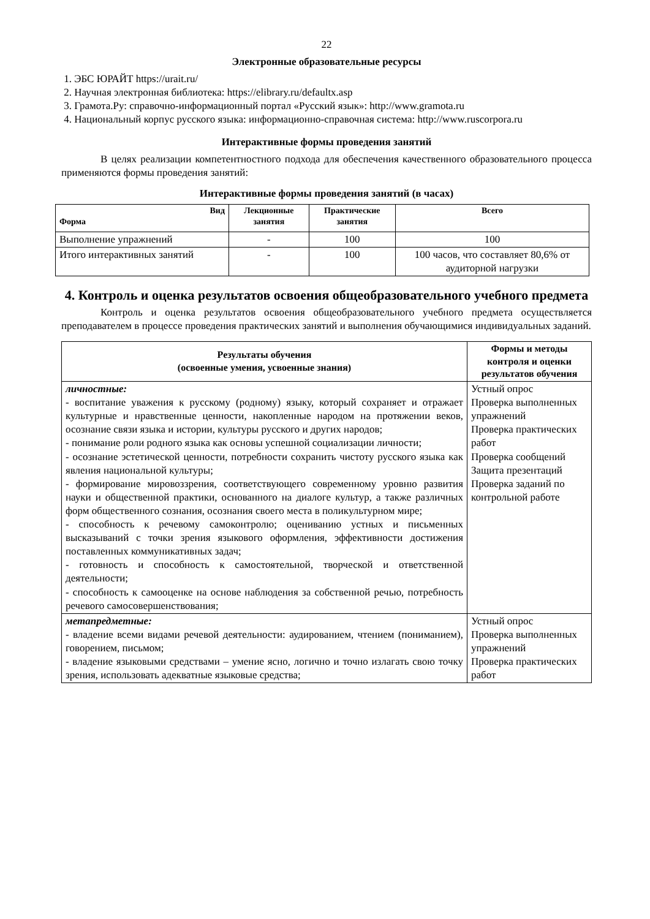22
Электронные образовательные ресурсы
1. ЭБС ЮРАЙТ https://urait.ru/
2. Научная электронная библиотека: https://elibrary.ru/defaultx.asp
3. Грамота.Ру: справочно-информационный портал «Русский язык»: http://www.gramota.ru
4. Национальный корпус русского языка: информационно-справочная система: http://www.ruscorpora.ru
Интерактивные формы проведения занятий
В целях реализации компетентностного подхода для обеспечения качественного образовательного процесса применяются формы проведения занятий:
Интерактивные формы проведения занятий (в часах)
| Вид Форма | Лекционные занятия | Практические занятия | Всего |
| --- | --- | --- | --- |
| Выполнение упражнений | - | 100 | 100 |
| Итого интерактивных занятий | - | 100 | 100 часов, что составляет 80,6% от аудиторной нагрузки |
4. Контроль и оценка результатов освоения общеобразовательного учебного предмета
Контроль и оценка результатов освоения общеобразовательного учебного предмета осуществляется преподавателем в процессе проведения практических занятий и выполнения обучающимися индивидуальных заданий.
| Результаты обучения (освоенные умения, усвоенные знания) | Формы и методы контроля и оценки результатов обучения |
| --- | --- |
| личностные: - воспитание уважения к русскому (родному) языку, который сохраняет и отражает культурные и нравственные ценности, накопленные народом на протяжении веков, осознание связи языка и истории, культуры русского и других народов; - понимание роли родного языка как основы успешной социализации личности; - осознание эстетической ценности, потребности сохранить чистоту русского языка как явления национальной культуры; - формирование мировоззрения, соответствующего современному уровню развития науки и общественной практики, основанного на диалоге культур, а также различных форм общественного сознания, осознания своего места в поликультурном мире; - способность к речевому самоконтролю; оцениванию устных и письменных высказываний с точки зрения языкового оформления, эффективности достижения поставленных коммуникативных задач; - готовность и способность к самостоятельной, творческой и ответственной деятельности; - способность к самооценке на основе наблюдения за собственной речью, потребность речевого самосовершенствования; | Устный опрос Проверка выполненных упражнений Проверка практических работ Проверка сообщений Защита презентаций Проверка заданий по контрольной работе |
| метапредметные: - владение всеми видами речевой деятельности: аудированием, чтением (пониманием), говорением, письмом; - владение языковыми средствами – умение ясно, логично и точно излагать свою точку зрения, использовать адекватные языковые средства; | Устный опрос Проверка выполненных упражнений Проверка практических работ |